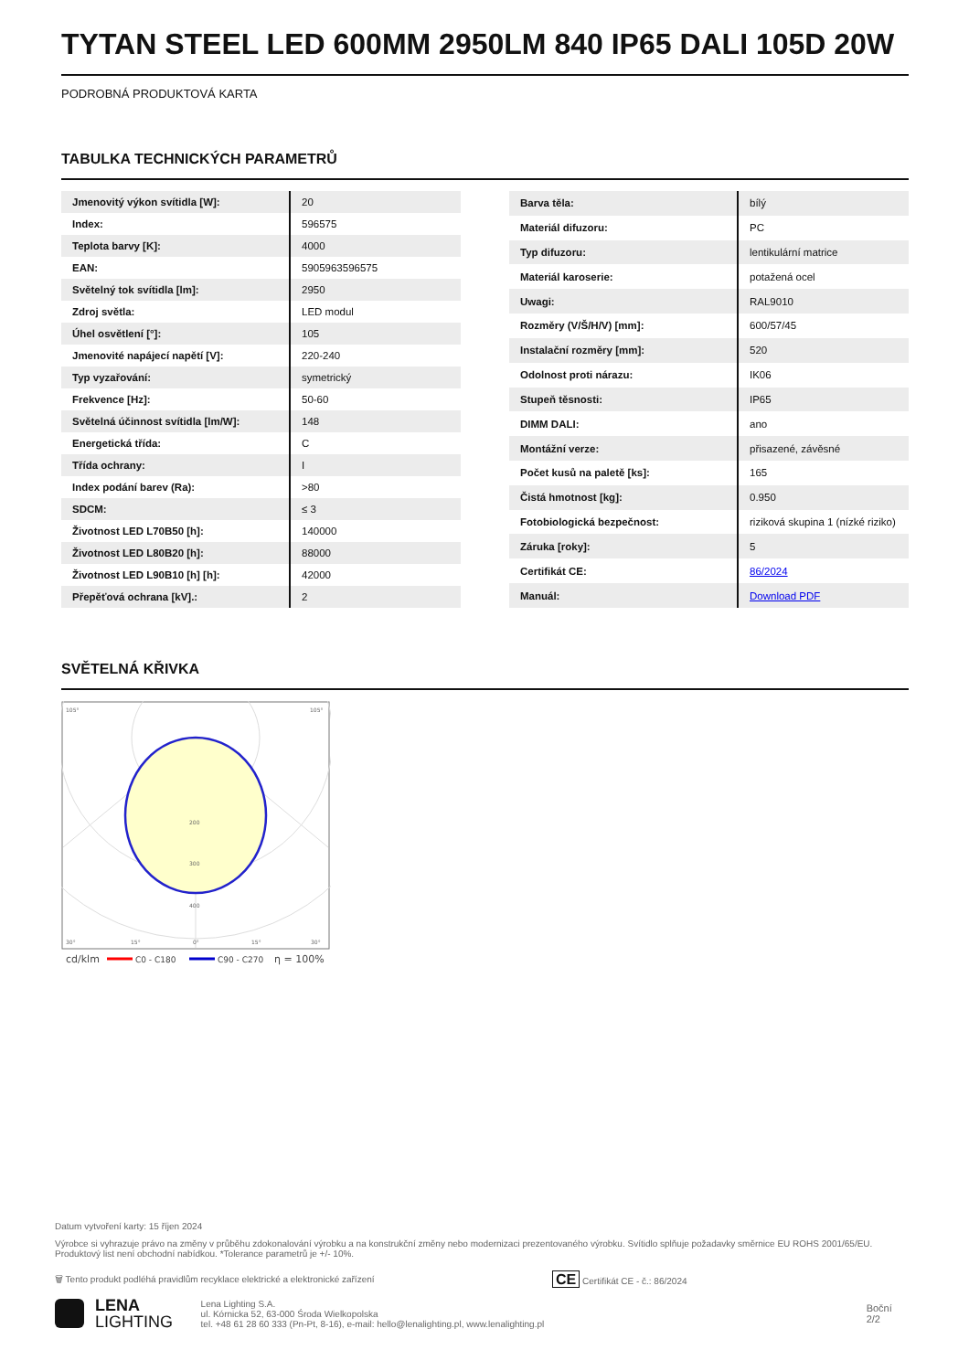TYTAN STEEL LED 600MM 2950LM 840 IP65 DALI 105D 20W
PODROBNÁ PRODUKTOVÁ KARTA
TABULKA TECHNICKÝCH PARAMETRŮ
| Jmenovitý výkon svítidla [W]: | 20 |
| Index: | 596575 |
| Teplota barvy [K]: | 4000 |
| EAN: | 5905963596575 |
| Světelný tok svítidla [lm]: | 2950 |
| Zdroj světla: | LED modul |
| Úhel osvětlení [°]: | 105 |
| Jmenovité napájecí napětí [V]: | 220-240 |
| Typ vyzařování: | symetrický |
| Frekvence [Hz]: | 50-60 |
| Světelná účinnost svítidla [lm/W]: | 148 |
| Energetická třída: | C |
| Třída ochrany: | I |
| Index podání barev (Ra): | >80 |
| SDCM: | ≤ 3 |
| Životnost LED L70B50 [h]: | 140000 |
| Životnost LED L80B20 [h]: | 88000 |
| Životnost LED L90B10 [h] [h]: | 42000 |
| Přepěťová ochrana [kV].: | 2 |
| Barva těla: | bílý |
| Materiál difuzoru: | PC |
| Typ difuzoru: | lentikulární matrice |
| Materiál karoserie: | potažená ocel |
| Uwagi: | RAL9010 |
| Rozměry (V/Š/H/V) [mm]: | 600/57/45 |
| Instalační rozměry [mm]: | 520 |
| Odolnost proti nárazu: | IK06 |
| Stupeň těsnosti: | IP65 |
| DIMM DALI: | ano |
| Montážní verze: | přisazené, závěsné |
| Počet kusů na paletě [ks]: | 165 |
| Čistá hmotnost [kg]: | 0.950 |
| Fotobiologická bezpečnost: | riziková skupina 1 (nízké riziko) |
| Záruka [roky]: | 5 |
| Certifikát CE: | 86/2024 |
| Manuál: | Download PDF |
SVĚTELNÁ KŘIVKA
105°
105°
200
300
400
30°
15°
0°
15°
30°
cd/klm
C0 - C180
C90 - C270
η = 100%
Datum vytvoření karty: 15 říjen 2024
Výrobce si vyhrazuje právo na změny v průběhu zdokonalování výrobku a na konstrukční změny nebo modernizaci prezentovaného výrobku. Svítidlo splňuje požadavky směrnice EU ROHS 2001/65/EU. Produktový list není obchodní nabídkou. *Tolerance parametrů je +/- 10%.
🗑 Tento produkt podléhá pravidlům recyklace elektrické a elektronické zařízení CE Certifikát CE - č.: 86/2024
LENA
LIGHTING
Lena Lighting S.A.
ul. Kórnicka 52, 63-000 Środa Wielkopolska
tel. +48 61 28 60 333 (Pn-Pt, 8-16), e-mail: hello@lenalighting.pl, www.lenalighting.pl
Boční 2/2